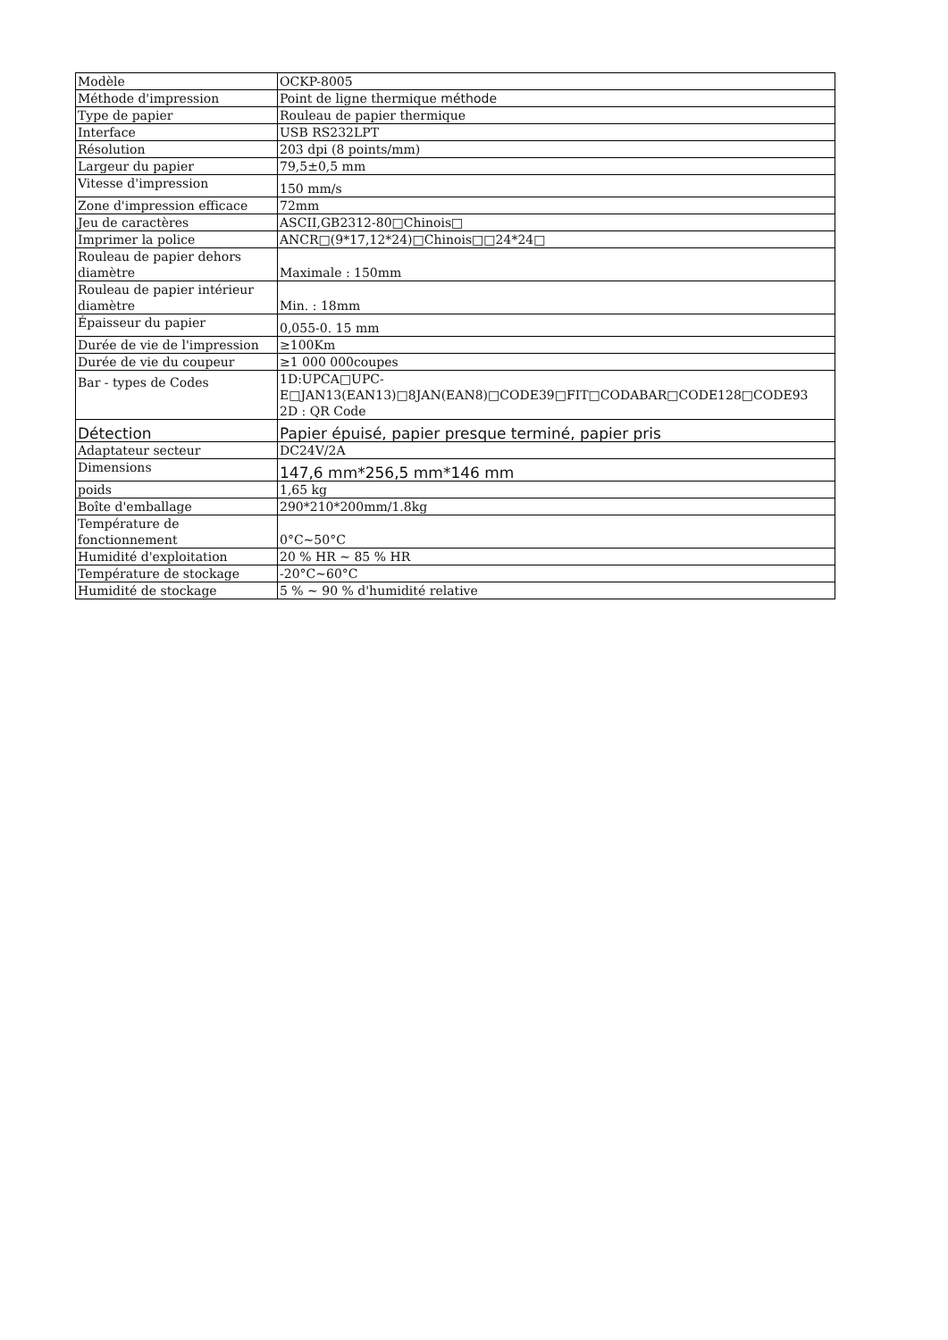| Modèle | OCKP-8005 |
| Méthode d'impression | Point de ligne thermique méthode |
| Type de papier | Rouleau de papier thermique |
| Interface | USB RS232LPT |
| Résolution | 203 dpi (8 points/mm) |
| Largeur du papier | 79,5±0,5 mm |
| Vitesse d'impression | 150 mm/s |
| Zone d'impression efficace | 72mm |
| Jeu de caractères | ASCII,GB2312-80□Chinois□ |
| Imprimer la police | ANCR□(9*17,12*24)□Chinois□□24*24□ |
| Rouleau de papier dehors diamètre | Maximale : 150mm |
| Rouleau de papier intérieur diamètre | Min. : 18mm |
| Épaisseur du papier | 0,055-0. 15 mm |
| Durée de vie de l'impression | ≥100Km |
| Durée de vie du coupeur | ≥1 000 000coupes |
| Bar - types de Codes | 1D:UPCA□UPC- E□JAN13(EAN13)□8JAN(EAN8)□CODE39□FIT□CODABAR□CODE128□CODE93 2D : QR Code |
| Détection | Papier épuisé, papier presque terminé, papier pris |
| Adaptateur secteur | DC24V/2A |
| Dimensions | 147,6 mm*256,5 mm*146 mm |
| poids | 1,65 kg |
| Boîte d'emballage | 290*210*200mm/1.8kg |
| Température de fonctionnement | 0°C~50°C |
| Humidité d'exploitation | 20 % HR ~ 85 % HR |
| Température de stockage | -20°C~60°C |
| Humidité de stockage | 5 % ~ 90 % d'humidité relative |